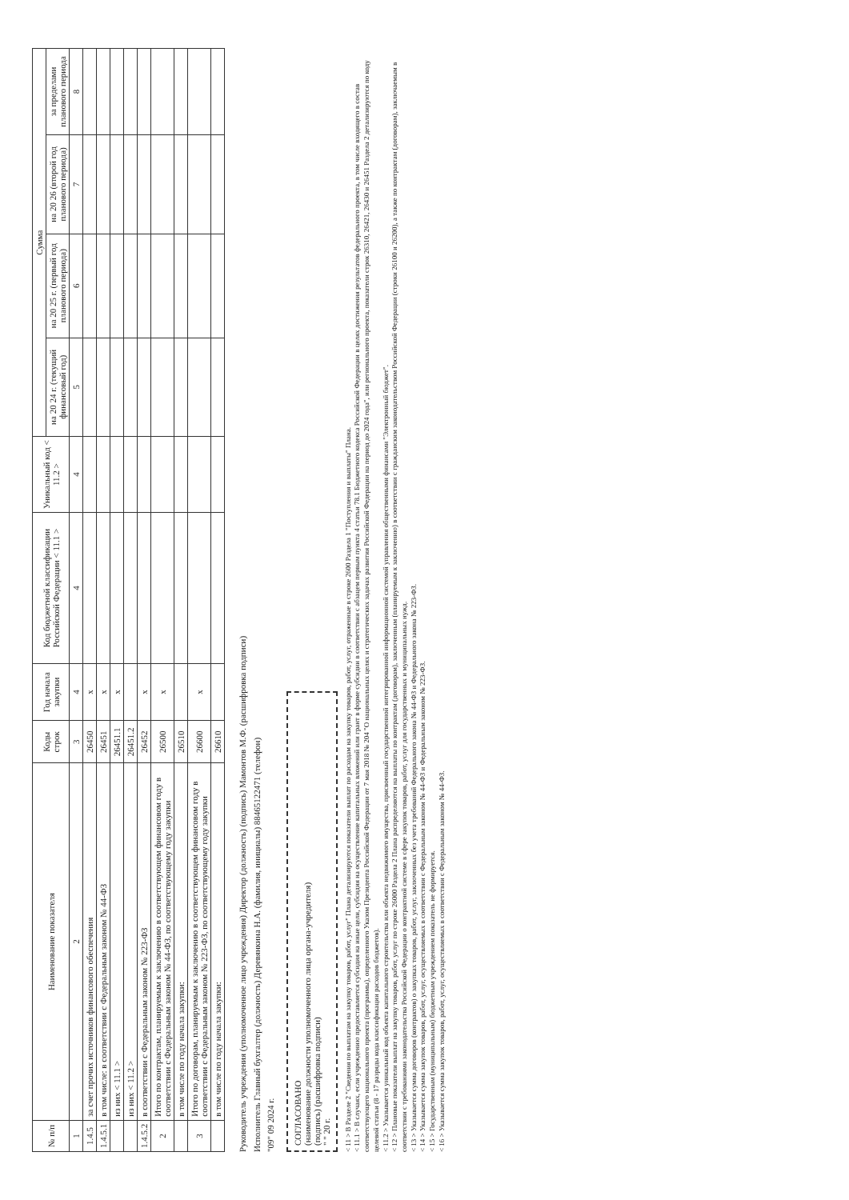| № п/п | Наименование показателя | Коды строк | Год начала закупки | Код бюджетной классификации Российской Федерации < 11.1 > | Уникальный код < 11.2 > | Сумма | | | |
| --- | --- | --- | --- | --- | --- | --- | --- | --- | --- |
| | | | | | | на 20 24 г. (текущий финансовый год) | на 20 25 г. (первый год планового периода) | на 20 26 (второй год планового периода) | за пределами планового периода |
| 1 | 2 | 3 | 4 | 4 | 4 | 5 | 6 | 7 | 8 |
| 1.4.5 | за счет прочих источников финансового обеспечения | 26450 | x | | | | | | |
| 1.4.5.1 | в том числе: в соответствии с Федеральным законом № 44-ФЗ | 26451 | x | | | | | | |
| | из них < 11.1 > | 26451.1 | x | | | | | | |
| | из них < 11.2 > | 26451.2 | | | | | | | |
| 1.4.5.2 | в соответствии с Федеральным законом № 223-ФЗ | 26452 | x | | | | | | |
| 2 | Итого по контрактам, планируемым к заключению в соответствующем финансовом году в соответствии с Федеральным законом № 44-ФЗ, по соответствующему году закупки | 26500 | x | | | | | | |
| | в том числе по году начала закупки: | 26510 | | | | | | | |
| 3 | Итого по договорам, планируемым к заключению в соответствующем финансовом году в соответствии с Федеральным законом № 223-ФЗ, по соответствующему году закупки | 26600 | x | | | | | | |
| | в том числе по году начала закупки: | 26610 | | | | | | | |
Руководитель учреждения (уполномоченное лицо учреждения) Директор (должность) (подпись) Мамонтов М.Ф. (расшифровка подписи)
Исполнитель Главный бухгалтер (должность) Деревянкина Н.А. (фамилия, инициалы) 88465122471 (телефон)
"09" 09 2024 г.
СОГЛАСОВАНО
(наименование должности уполномоченного лица органа-учредителя)
(подпись) (расшифровка подписи)
" " 20 г.
< 11 > В Разделе 2 "Сведения по выплатам на закупку товаров, работ, услуг" Плана детализируются показатели выплат по расходам на закупку товаров, работ, услуг, отраженные в строке 2600 Раздела 1 "Поступления и выплаты" Плана.
< 11.1 > В случаях, если учреждению предоставляется субсидия на иные цели, субсидия на осуществление капитальных вложений или грант в форме субсидии в соответствии с абзацем первым пункта 4 статьи 78.1 Бюджетного кодекса Российской Федерации в целях достижения результатов федерального проекта, в том числе входящего в состав соответствующего национального проекта (программы), определенного Указом Президента Российской Федерации от 7 мая 2018 № 204 "О национальных целях и стратегических задачах развития Российской Федерации на период до 2024 года", или регионального проекта, показатели строк 26310, 26421, 26430 и 26451 Раздела 2 детализируются по коду целевой статьи (8 - 17 разряды кода классификации расходов бюджетов).
< 11.2 > Указывается уникальный код объекта капитального строительства или объекта недвижимого имущества, присвоенный государственной интегрированной информационной системой управления общественными финансами "Электронный бюджет".
< 12 > Плановые показатели выплат на закупку товаров, работ, услуг по строке 26000 Раздела 2 Плана распределяются на выплаты по контрактам (договорам), заключенным (планируемым к заключению) в соответствии с гражданским законодательством Российской Федерации (строки 26100 и 26200), а также по контрактам (договорам), заключаемым в соответствии с требованиями законодательства Российской Федерации о контрактной системе в сфере закупок товаров, работ, услуг для государственных и муниципальных нужд.
< 13 > Указывается сумма договоров (контрактов) о закупках товаров, работ, услуг, заключенных без учета требований Федерального закона № 44-ФЗ и Федерального закона № 223-ФЗ.
< 14 > Указывается сумма закупок товаров, работ, услуг, осуществляемых в соответствии с Федеральным законом № 44-ФЗ и Федеральным законом № 223-ФЗ.
< 15 > Государственным (муниципальным) бюджетным учреждением показатель не формируется.
< 16 > Указывается сумма закупок товаров, работ, услуг, осуществляемых в соответствии с Федеральным законом № 44-ФЗ.